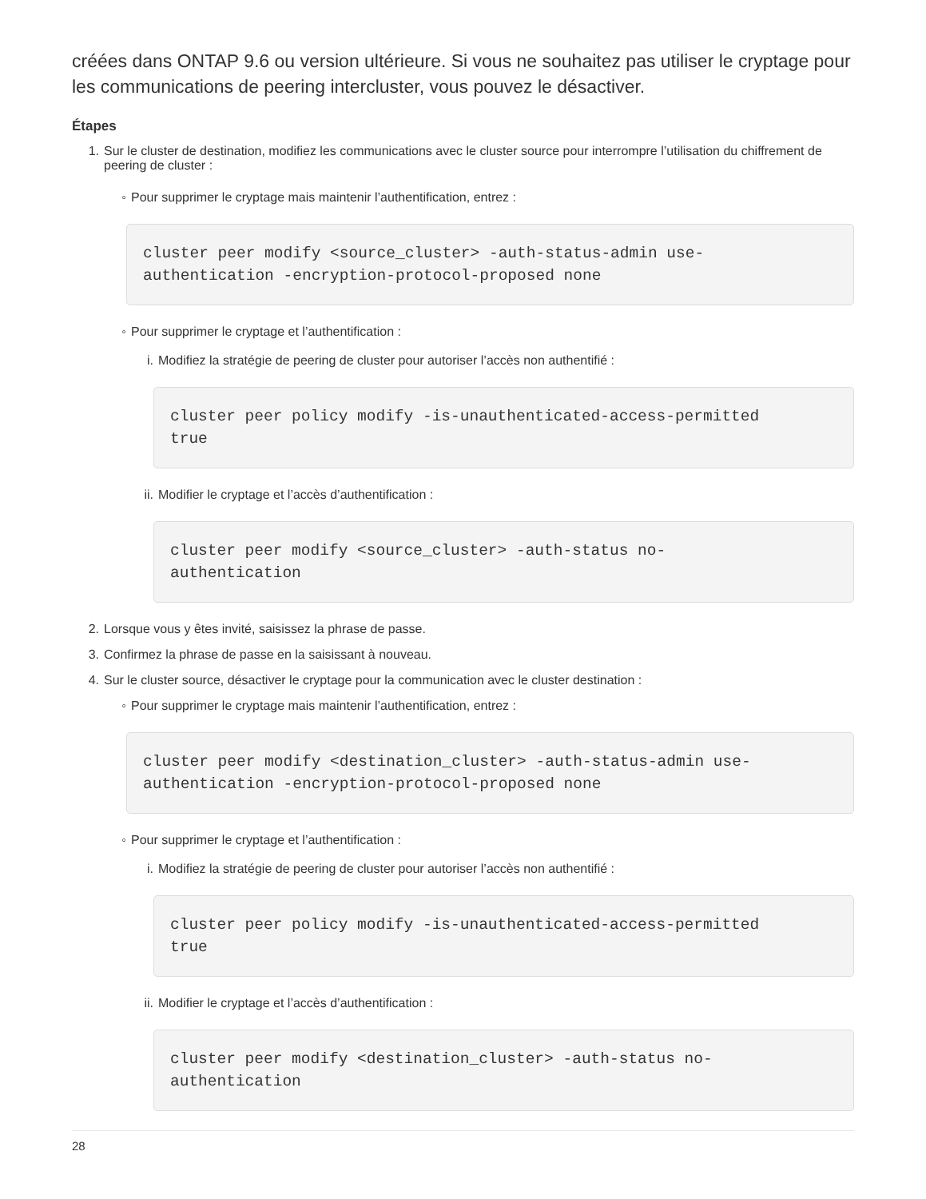créées dans ONTAP 9.6 ou version ultérieure. Si vous ne souhaitez pas utiliser le cryptage pour les communications de peering intercluster, vous pouvez le désactiver.
Étapes
1. Sur le cluster de destination, modifiez les communications avec le cluster source pour interrompre l’utilisation du chiffrement de peering de cluster :
◦ Pour supprimer le cryptage mais maintenir l’authentification, entrez :
cluster peer modify <source_cluster> -auth-status-admin use-
authentication -encryption-protocol-proposed none
◦ Pour supprimer le cryptage et l’authentification :
i. Modifiez la stratégie de peering de cluster pour autoriser l’accès non authentifié :
cluster peer policy modify -is-unauthenticated-access-permitted
true
ii. Modifier le cryptage et l’accès d’authentification :
cluster peer modify <source_cluster> -auth-status no-
authentication
2. Lorsque vous y êtes invité, saisissez la phrase de passe.
3. Confirmez la phrase de passe en la saisissant à nouveau.
4. Sur le cluster source, désactiver le cryptage pour la communication avec le cluster destination :
◦ Pour supprimer le cryptage mais maintenir l’authentification, entrez :
cluster peer modify <destination_cluster> -auth-status-admin use-
authentication -encryption-protocol-proposed none
◦ Pour supprimer le cryptage et l’authentification :
i. Modifiez la stratégie de peering de cluster pour autoriser l’accès non authentifié :
cluster peer policy modify -is-unauthenticated-access-permitted
true
ii. Modifier le cryptage et l’accès d’authentification :
cluster peer modify <destination_cluster> -auth-status no-
authentication
28